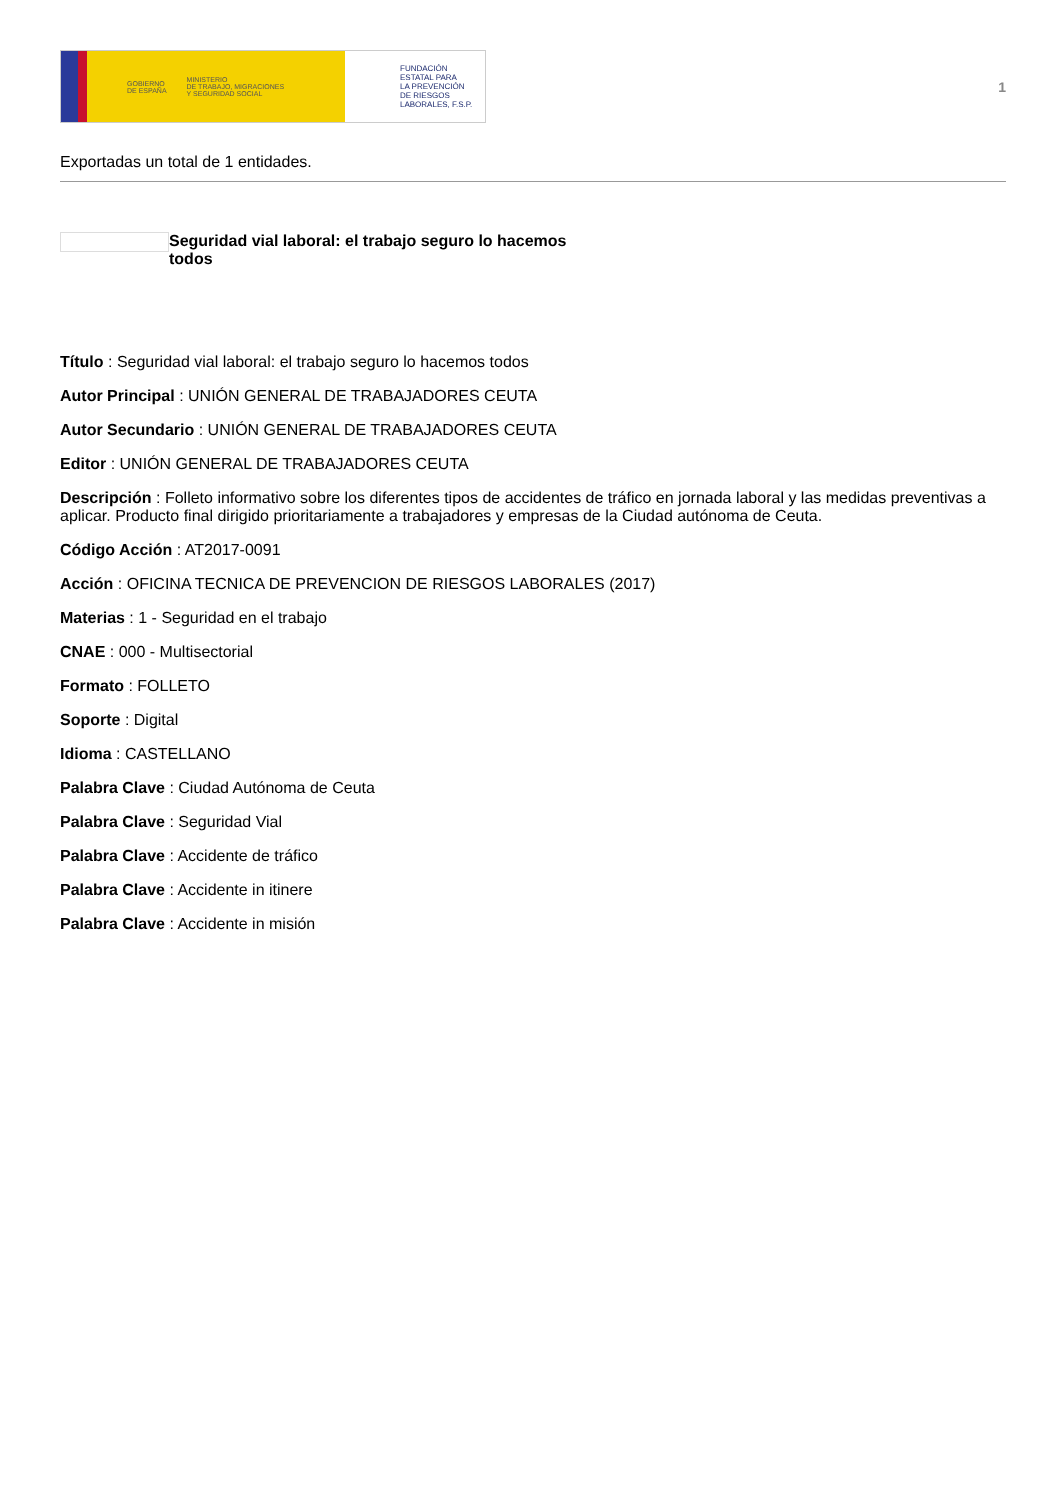GOBIERNO
DE ESPAÑA MINISTERIO
DE TRABAJO, MIGRACIONES
Y SEGURIDAD SOCIAL
FUNDACIÓN
ESTATAL PARA
LA PREVENCIÓN
DE RIESGOS
LABORALES, F.S.P.
1
Exportadas un total de 1 entidades.
Seguridad vial laboral: el trabajo seguro lo hacemos todos
Título : Seguridad vial laboral: el trabajo seguro lo hacemos todos
Autor Principal : UNIÓN GENERAL DE TRABAJADORES CEUTA
Autor Secundario : UNIÓN GENERAL DE TRABAJADORES CEUTA
Editor : UNIÓN GENERAL DE TRABAJADORES CEUTA
Descripción : Folleto informativo sobre los diferentes tipos de accidentes de tráfico en jornada laboral y las medidas preventivas a aplicar. Producto final dirigido prioritariamente a trabajadores y empresas de la Ciudad autónoma de Ceuta.
Código Acción : AT2017-0091
Acción : OFICINA TECNICA DE PREVENCION DE RIESGOS LABORALES (2017)
Materias : 1 - Seguridad en el trabajo
CNAE : 000 - Multisectorial
Formato : FOLLETO
Soporte : Digital
Idioma : CASTELLANO
Palabra Clave : Ciudad Autónoma de Ceuta
Palabra Clave : Seguridad Vial
Palabra Clave : Accidente de tráfico
Palabra Clave : Accidente in itinere
Palabra Clave : Accidente in misión